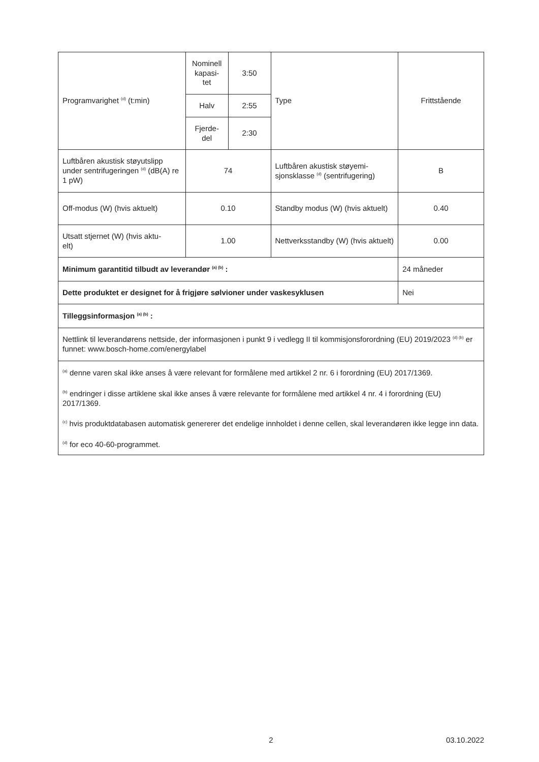| Programvarighet <sup>(d)</sup> (t:min) | Nominell kapasi- tet | 3:50 | Type | Frittstående |
| | Halv | 2:55 | | |
| | Fjerde- del | 2:30 | | |
| Luftbåren akustisk støyutslipp under sentrifugeringen <sup>(d)</sup> (dB(A) re 1 pW) | 74 | | Luftbåren akustisk støyemi- sjonsklasse <sup>(d)</sup> (sentrifugering) | B |
| Off-modus (W) (hvis aktuelt) | 0.10 | | Standby modus (W) (hvis aktuelt) | 0.40 |
| Utsatt stjernet (W) (hvis aktu- elt) | 1.00 | | Nettverksstandby (W) (hvis aktuelt) | 0.00 |
| Minimum garantitid tilbudt av leverandør <sup>(a) (b)</sup> : | | | | 24 måneder |
| Dette produktet er designet for å frigjøre sølvioner under vaskesyklusen | | | | Nei |
| Tilleggsinformasjon <sup>(a) (b)</sup> : | | | | |
| Nettlink til leverandørens nettside, der informasjonen i punkt 9 i vedlegg II til kommisjonsforordning (EU) 2019/2023 <sup>(d) (b)</sup> er funnet: www.bosch-home.com/energylabel | | | | |
| <sup>(a)</sup> denne varen skal ikke anses å være relevant for formålene med artikkel 2 nr. 6 i forordning (EU) 2017/1369. <sup>(b)</sup> endringer i disse artiklene skal ikke anses å være relevante for formålene med artikkel 4 nr. 4 i forordning (EU) 2017/1369. <sup>(c)</sup> hvis produktdatabasen automatisk genererer det endelige innholdet i denne cellen, skal leverandøren ikke legge inn data. <sup>(d)</sup> for eco 40-60-programmet. | | | | |
2 03.10.2022